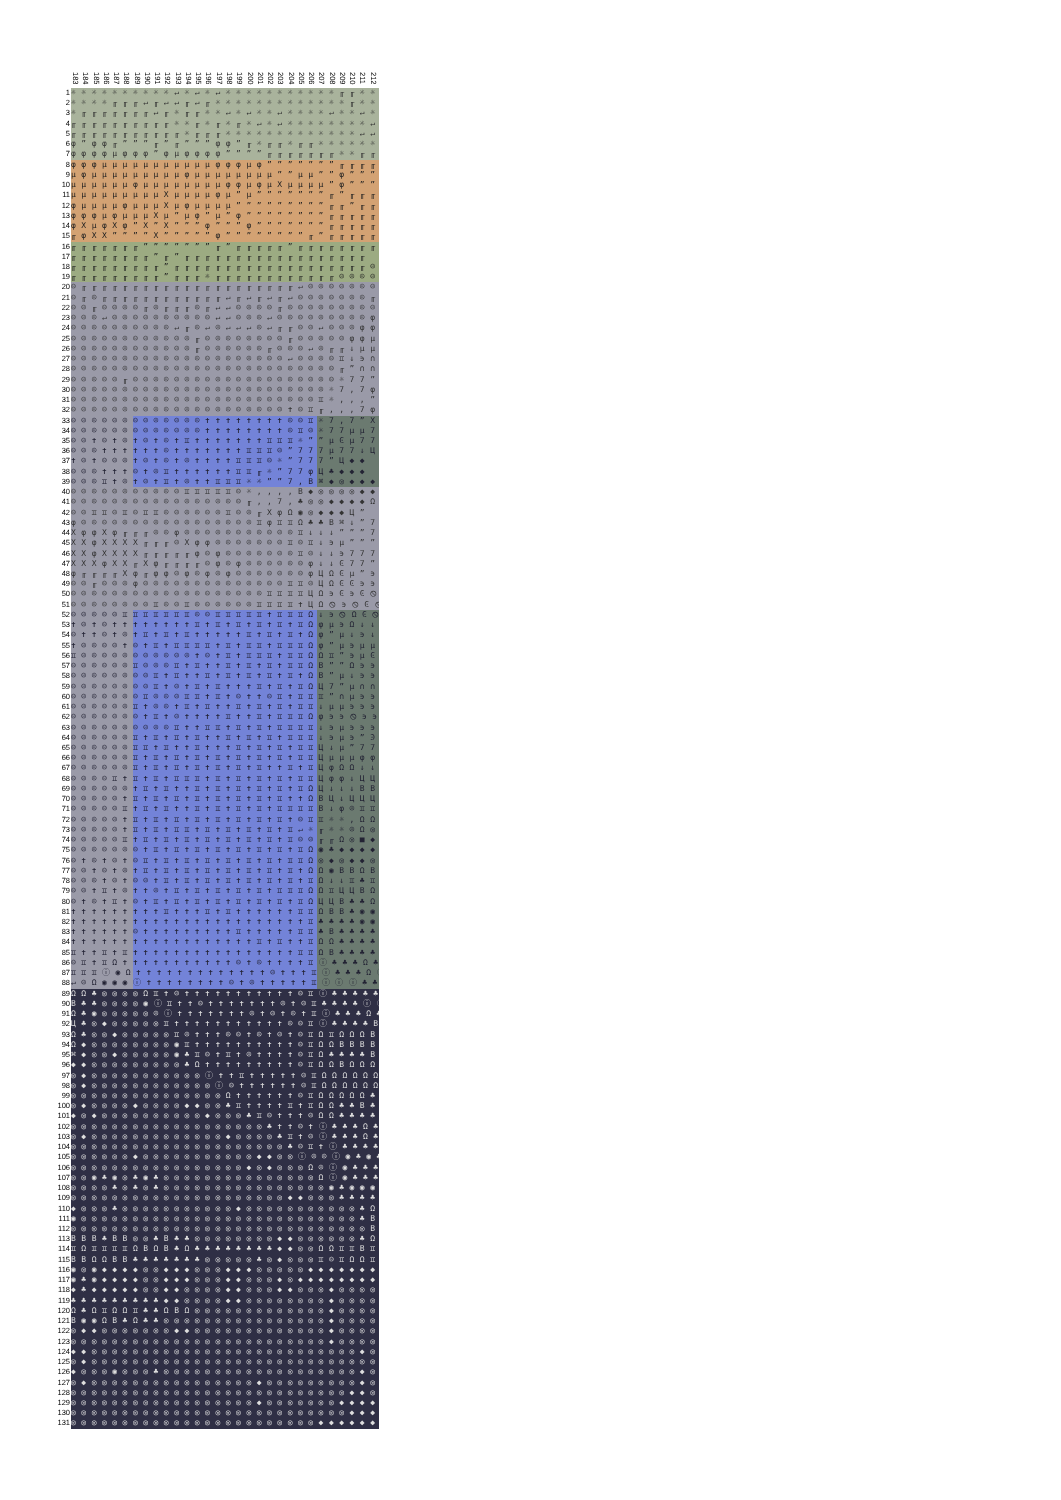| | 183 | 184 | 185 | 186 | 187 | 188 | 189 | 190 | 191 | 192 | 193 | 194 | 195 | 196 | 197 | 198 | 199 | 200 | 201 | 202 | 203 | 204 | 205 | 206 | 207 | 208 | 209 | 210 | 211 | 212 |
| 1 | ☼☼☼☼☼☼☼☼☼☼↵☼↵☼↵☼☼☼☼☼☼☼☼☼☼☼╓╓☼☼ |
| 2 | ☼☼☼☼╓╓╓↵╓↵↵╓↵╓☼☼☼☼☼☼☼☼☼☼☼☼☼╓☼☼ |
| 3 | ☼╓╓╓╓╓╓╓↵╓☼╓╓☼☼↵☼↵☼☼↵☼☼☼☼↵☼☼↵☼ |
| 4 | ╓╓╓╓╓╓╓╓╓╓☼☼╓☼╓☼╓☼↵☼↵☼☼☼☼☼☼☼☼↵ |
| 5 | ╓╓╓╓╓╓╓╓╓╓╓☼╓╓╓☼☼☼☼☼☼☼☼☼☼☼☼☼↵↵ |
| 6 | φ”φφ╓”””╓”╓”””φφ”╓☼╓╓☼╓╓☼☼☼☼☼☼ |
| 7 | φφφφμφφφ”φμφφφφ””””╓╓╓╓╓╓╓☼☼╓╓ |
| 8 | φφφμμμμμμμμμμμφφφμφ”””””””╓╓╓╓ |
| 9 | μφμμμμμμμμμφμμμμμμμμ””μμ””φ””” |
| 10 | μμμμμμφμμμμμμμμφφμφμXμμμμ”φ””” |
| 11 | μμμμμμμμμXμμμμφμ”μ”””””””╓”╓╓╓ |
| 12 | φμμμμφμμμXμφμμμμ”””””””””╓╓”╓╓ |
| 13 | φφφμφμμμXμ”μφ”μ”φ””””””””╓╓╓╓╓ |
| 14 | φXμφXφ”X”X”””φ”””φ”””””””╓╓╓╓╓ |
| 15 | ╓φXX””””X”””””φ””””””””╓”╓╓╓╓╓ |
| 16 | ╓╓╓╓╓╓╓”””””””╓”╓╓╓╓╓”╓╓╓╓╓╓╓╓ |
| 17 | ╓╓╓╓╓╓╓╓”╓”╓╓╓╓╓╓╓╓╓╓╓╓╓╓╓╓╓╓ |
| 18 | ╓╓╓╓╓╓╓╓╓”╓╓╓╓╓╓╓╓╓╓╓╓╓╓╓╓╓╓╓☺ |
| 19 | ╓╓╓╓╓╓╓╓╓”╓╓╓☼╓╓╓╓╓╓╓╓╓╓╓╓☺☺☺☺ |
| 20 | ☺╓╓╓╓╓╓╓╓╓╓╓╓╓╓╓╓╓╓╓╓╓↵☺☺☺☺☺☺☺ |
| 21 | ☺╓☺╓╓╓╓╓╓╓╓╓╓╓╓↵╓↵╓↵╓↵☺☺☺☺☺☺☺╓ |
| 22 | ☺☺╓☺☺☺☺╓☺╓╓╓☺╓↵↵☺☺☺☺╓☺☺☺☺☺☺☺☺☺ |
| 23 | ☺☺☺↵☺☺☺☺☺☺☺☺☺☺↵↵☺☺☺↵☺☺☺☺☺☺☺☺☺φ |
| 24 | ☺☺☺☺☺☺☺☺☺☺↵╓☺↵☺↵↵↵☺↵╓╓☺☺↵☺☺☺φφ |
| 25 | ☺☺☺☺☺☺☺☺☺☺☺☺╓☺☺☺☺☺☺☺☺╓☺☺☺☺☺φφμ |
| 26 | ☺☺☺☺☺☺☺☺☺☺☺☺╓☺☺☺☺☺☺╓☺☺☺↵☺╓╓↓μμ |
| 27 | ☺☺☺☺☺☺☺☺☺☺☺☺☺☺☺☺☺☺☺☺☺↵☺☺☺☺♊↓϶∩ |
| 28 | ☺☺☺☺☺☺☺☺☺☺☺☺☺☺☺☺☺☺☺☺☺☺☺☺☺☺╓”∩∩ |
| 29 | ☺☺☺☺☺╓☺☺☺☺☺☺☺☺☺☺☺☺☺☺☺☺☺☺☺☺☼77” |
| 30 | ☺☺☺☺☺☺☺☺☺☺☺☺☺☺☺☺☺☺☺☺☺☺☺☺☺☼7,7φ |
| 31 | ☺☺☺☺☺☺☺☺☺☺☺☺☺☺☺☺☺☺☺☺☺☺☺☺♊☼,,,”φ |
| 32 | ☺☺☺☺☺☺☺☺☺☺☺☺☺☺☺☺☺☺☺☺☺✝☺♊╓,,,7φ” |
| 33 | ☺☺☺☺☺☺☺☺☺☺☺☺☺✝✝✝✝✝✝✝✝☺☺♊☼7,7”X” |
| 34 | ☺☺☺☺☺☺☺☺☺☺☺☺☺✝✝✝✝✝✝✝✝☺♊☺☼77μμ77 |
| 35 | ☺☺✝☺✝☺✝☺✝☺✝♊✝✝✝✝✝✝✝♊♊♊☼””μϾμ77 |
| 36 | ☺☺☺✝✝✝✝✝✝☺✝✝✝✝✝✝✝♊♊♊☺”777μ77↓Ц |
| 37 | ✝☺✝☺☺☺✝☺✝☺✝☺✝✝✝✝♊♊♊☺☼”777”Ц◆◆ |
| 38 | ☺☺☺✝✝✝☺✝☺♊✝✝✝✝✝✝♊♊╓☼”77φЦ♣◆◆◆ |
| 39 | ☺☺☺♊✝☺✝☺✝♊✝☺✝✝♊♊♊☼☼””7,В⌘◆◎◆◆◆ |
| 40 | ☺☺☺☺☺☺☺☺☺☺☺♊♊♊♊♊☺☼,,,,В◆◎◎◎◎◆◆ |
| 41 | ☺☺☺☺☺☺☺☺☺☺☺☺☺☺☺☺☺╓,,7,♣◎◎◆◆◆◆Ω |
| 42 | ☺☺♊♊☺♊☺♊♊☺☺☺☺☺☺♊☺☺╓XφΩ◉◎◆◆◆Ц” |
| 43 | φ☺☺☺☺☺☺☺☺☺☺☺☺☺☺☺☺☺♊φ♊♊Ω♣♣В⌘↓”7 |
| 44 | XφφXφ╓╓╓☺☺φ☺☺☺☺☺☺☺☺☺☺☺♊↓↓↓”””7 |
| 45 | XXφXXXX╓╓╓☺Xφφ☺☺☺☺☺☺☺♊☺♊↓϶μ””” |
| 46 | XXφXXXX╓╓╓╓╓φ☺φ☺☺☺☺☺☺☺♊☺↓↓϶777 |
| 47 | XXXφXX╓Xφ╓╓╓╓☺φ☺φ☺☺☺☺☺☺φ↓↓Ͼ77” |
| 48 | φ╓╓╓╓Xφ╓φφ☺φ☺φ☺φ☺☺☺☺☺☺☺φЦΩϾμ”϶ |
| 49 | ☺☺╓☺☺☺φ☺☺☺☺☺☺☺☺☺☺☺☺☺☺♊♊☺ЦΩϾϾ϶϶ |
| 50 | ☺☺☺☺☺☺☺☺☺☺☺☺☺☺☺☺☺☺☺♊♊♊♊ЦΩ϶Ͼ϶Ͼ⦸ |
| 51 | ☺☺☺☺☺☺☺☺♊☺☺♊☺☺☺☺☺☺♊♊♊♊✝ЦΩ⦸϶⦸Ͼ⦸ |
| 52 | ☺☺☺☺☺♊♊♊♊♊♊♊☺☺♊♊♊♊♊✝♊♊♊Ω↓϶⦸ΩϾ⦸ |
| 53 | ✝☺✝☺✝✝✝✝✝✝✝✝♊✝♊✝♊✝♊✝♊✝♊Ωφμ϶Ω↓↓ |
| 54 | ☺✝✝☺✝☺✝♊✝♊✝♊✝✝✝✝✝♊✝♊✝♊✝Ωφ”μ↓϶↓ |
| 55 | ✝☺☺☺☺✝☺✝♊✝♊♊♊♊✝♊✝♊♊✝♊♊♊Ωφ”μ϶μμ |
| 56 | ♊☺☺☺☺☺☺☺☺☺☺☺✝☺✝♊✝♊♊♊✝♊♊ΩΩ♊”϶μϾ |
| 57 | ☺☺☺☺☺☺♊☺☺☺♊✝♊✝✝♊✝♊✝♊✝♊♊ΩВ””Ω϶϶ |
| 58 | ☺☺☺☺☺☺☺☺♊✝♊✝✝♊✝♊✝♊✝♊✝♊✝ΩВ”μ↓϶϶ |
| 59 | ☺☺☺☺☺☺☺☺♊✝☺✝♊✝♊✝✝✝♊✝♊✝♊ΩЦ7”μ∩∩ |
| 60 | ☺☺☺☺☺☺☺♊☺☺☺♊♊✝♊✝☺✝✝☺♊✝♊♊♊”∩μ϶϶ |
| 61 | ☺☺☺☺☺☺♊✝☺☺✝♊✝♊✝✝♊✝♊✝♊✝♊♊↓μμ϶϶϶ |
| 62 | ☺☺☺☺☺☺☺✝♊✝☺✝✝✝✝♊✝✝♊✝♊♊♊Ωφ϶϶⦸϶϶ |
| 63 | ☺☺☺☺☺☺☺☺☺☺♊✝✝♊♊✝♊✝♊✝♊♊♊♊↓϶μ϶϶϶ |
| 64 | ☺☺☺☺☺☺♊✝♊✝♊✝♊✝✝♊✝♊✝♊✝♊♊♊↓϶μ϶”ϿΩ |
| 65 | ☺☺☺☺☺☺♊♊✝♊✝✝♊✝✝✝♊✝♊✝♊✝♊♊Ц↓μ”77 |
| 66 | ☺☺☺☺☺☺♊✝♊✝♊✝♊✝♊✝♊✝♊✝♊✝♊♊Цμμμφφ |
| 67 | ☺☺☺☺☺☺♊✝♊✝♊✝♊✝♊✝♊✝♊✝✝♊✝♊ЦφΩΩ↓↓ |
| 68 | ☺☺☺☺♊✝♊✝♊✝♊♊♊✝♊✝♊✝♊✝♊✝♊♊Цφφ↓ЦЦ |
| 69 | ☺☺☺☺☺☺✝♊✝♊✝✝♊✝♊✝♊✝♊✝♊✝♊ΩЦ↓↓↓ВВ |
| 70 | ☺☺☺☺☺✝♊✝♊✝♊✝♊✝♊✝♊✝♊✝♊✝✝ΩВЦ↓ЦЦЦ |
| 71 | ☺☺☺☺☺♊✝♊✝♊✝✝♊✝♊✝♊✝♊✝♊♊♊♊В↓φ☺♊♊ |
| 72 | ☺☺☺☺☺✝♊✝♊✝♊✝♊✝♊✝♊✝♊✝♊✝☺♊♊☼☼,ΩΩ |
| 73 | ☺☺☺☺☺✝♊✝♊✝♊♊✝♊✝♊✝♊✝♊✝♊↵☼╓☼☼☺Ω◎ |
| 74 | ☺☺☺☺☺♊✝♊✝♊✝♊✝♊✝♊✝♊✝♊✝♊☺☺╓╓Ω◎■◆ |
| 75 | ☺☺☺☺☺☺☺✝♊✝♊✝♊✝♊✝♊✝♊✝♊✝♊Ω◉♣◆◆◆◆ |
| 76 | ☺✝☺✝☺✝☺♊✝♊✝♊✝♊✝♊✝♊✝♊✝♊♊Ω◎◆◎◆◆◎ |
| 77 | ☺☺✝☺✝☺✝♊✝♊✝♊✝♊✝♊✝♊✝♊✝♊✝ΩΩ◉ВВΩВ |
| 78 | ☺☺☺✝☺✝☺☺✝♊✝♊✝♊✝♊✝♊✝♊✝♊✝♊Ω↓↓♊♣♊ |
| 79 | ☺☺✝♊✝☺✝✝☺✝♊✝♊✝♊✝♊✝♊✝♊♊♊ΩΩ♊ЦЦВΩ |
| 80 | ☺✝☺✝♊✝☺✝♊✝♊✝♊✝♊✝♊✝♊✝♊✝♊ΩЦЦВ♣♣Ω |
| 81 | ✝✝✝✝✝✝✝✝✝♊✝✝✝♊✝♊✝✝✝✝✝✝♊♊ΩВВ♣◉◉ |
| 82 | ✝✝✝✝✝✝✝✝✝✝✝✝✝✝✝✝✝✝✝✝✝✝✝♊♣♣♣♣◉◉ |
| 83 | ✝✝✝✝✝✝☺✝✝✝✝✝✝✝✝✝♊✝✝✝✝✝♊♊♣В♣♣♣♣ |
| 84 | ✝✝✝✝✝✝✝✝✝✝✝✝✝✝✝✝✝✝♊✝♊✝✝♊ΩΩ♣♣♣♣ |
| 85 | ♊✝✝♊✝♊✝✝✝✝✝✝✝✝✝✝✝✝✝✝✝✝♊♊ΩВ♣♣♣♣ |
| 86 | ☺♊✝♊Ω✝✝✝✝✝✝✝✝✝✝✝☺✝☺✝✝✝✝♊ⓘ♣♣♣Ω♣ |
| 87 | ♊♊♊ⓘ◉Ω✝✝✝✝✝✝✝✝✝✝✝✝✝☺✝✝✝♊ⓘ♣♣♣Ωⓘ |
| 88 | ↵☺Ω◉◉◉ⓘ✝✝✝✝✝✝✝✝☺✝☺✝✝✝✝✝♊ⓘⓘⓘ♣♣♣ |
| 89 | ΩΩ♣◎◎◎◎Ω♊✝☺✝✝✝✝✝✝✝✝✝✝✝☺♊ⓘ♣♣♣♣♣ |
| 90 | В♣♣◎◎◎◎◉ⓘ♊✝✝☺✝✝✝✝✝✝✝☺✝☺♊♣♣♣♣ⓘⓘ |
| 91 | Ω♣◉◎◎◎◎◎☺ⓘ✝✝✝✝✝✝✝☺✝☺✝☺✝♊ⓘ♣♣♣Ω♣ |
| 92 | Ц♣◎◆◎◎◎◎◎♊✝✝✝✝✝✝✝✝✝✝✝☺☺♊ⓘ♣♣♣♣В |
| 93 | Ω♣◎◎◆◎◎◎◎◎♊☺✝✝✝☺☺✝☺✝☺✝☺♊Ω♊ΩΩΩВ |
| 94 | Ω◆◎◎◎◎◎◎◎◎◉♊✝✝✝✝✝✝✝✝✝✝☺♊ΩΩВВВВ |
| 95 | ⌘◆◎◎◆◎◎◎◎◎◉♣♊☺✝♊✝☺✝✝✝✝☺♊Ω♣♣♣♣В |
| 96 | ◆◆◎◎◎◎◎◎◎◎◎♣Ω✝✝✝✝✝✝✝✝✝☺♊ΩΩВΩΩΩ |
| 97 | ◎◆◎◎◎◎◎◎◎◎◎◎◎ⓘ✝✝♊✝✝✝✝✝☺♊ΩΩΩΩΩΩ |
| 98 | ◎◆◎◎◎◎◎◎◎◎◎◎◎◎ⓘ☺✝✝✝✝✝✝☺♊ΩΩΩΩΩΩ |
| 99 | ◎◎◎◎◎◎◎◎◎◎◎◎◎◎◎Ω✝✝✝✝✝✝☺♊ΩΩΩΩΩ♣ |
| 100 | ◎◆◎◎◎◎◆◎◎◎◎◆◆◎◎♣♊✝✝✝✝♊✝♊ΩΩ♣♣В♣ |
| 101 | ◆◎◆◎◎◎◎◎◎◎◎◎◎◆◎◎◎♣♊☺✝✝✝☺ΩΩ♣♣♣♣ |
| 102 | ◎◎◎◎◎◎◎◎◎◎◎◎◎◎◎◎◎◎◎♣✝✝☺✝ⓘ♣♣♣Ω♣ |
| 103 | ◎◆◎◎◎◎◎◎◎◎◎◎◎◎◎◆◎◎◎◎♣♊✝☺ⓘ♣♣♣Ω♣ |
| 104 | ◎◎◎◎◎◎◎◎◎◎◎◎◎◎◎◎◎◎◎◎◎♣☺♊✝ⓘ♣♣♣♣ |
| 105 | ◎◎◎◎◎◎◆◎◎◎◎◎◎◎◎◎◎◎◆◆◎◎ⓘ☺☺ⓘ◉♣◉♣ |
| 106 | ◎◎◎◎◎◎◎◎◎◎◎◎◎◎◎◎◎◆◎◆◎◎◎Ω☺ⓘ◉♣♣♣ |
| 107 | ◎◎◉♣◉◎♣◉♣◎◎◎◎◎◎◎◎◎◎◎◎◎◎◎Ωⓘ◉♣♣♣ |
| 108 | ◎◎◎◎♣◎♣◎♣◎◎◎◎◎◎◎◎◎◎◎◎◎◎◎◎◉♣◉◉◉ |
| 109 | ◎◎◎◎◎◎◎◎◎◎◎◎◎◎◎◎◎◎◎◎◎◆◆◎◎◎♣♣♣♣ |
| 110 | ◆◎◎◎♣◎◎◎◎◎◎◎◎◎◎◎◆◎◎◎◎◎◎◎◎◎◎◎♣Ω |
| 111 | ◉◎◎◎◎◎◎◎◎◎◎◎◎◎◎◎◎◎◎◎◎◎◎◎◎◎◎◎♣В |
| 112 | ◎◎◎◎◎◎◎◎◎◎◎◎◎◎◎◎◎◎◎◎◎◎◎◎◎◎◎◎◎В |
| 113 | ВВВ♣ВВ◎◎♣В♣♣◎◎◎◎◎◎◎◎◆◆◎◎◎◎◎◎♣Ω |
| 114 | ♊Ω♊♊♊♊ΩВΩВ♣Ω♣♣♣♣♣♣♣♣◆◆◎◎ΩΩ♊♊В♊ |
| 115 | ВВΩΩВВ♣♣♣♣♣♣♣◎◎◎◎◎♣◎◆◎◎◎♊☺♊ΩΩ♊ |
| 116 | ◉◎◉◆◆◆◆◎◎◆◆◆◎◎◎◆◆◆◎◎◎◎◎◆◆◆◆◆◆◆ |
| 117 | ◉♣◉◆◆◆◆◎◎◆◆◆◎◎◎◆◆◎◎◎◆◎◆◆◆◆◆◆◆◆ |
| 118 | ◆♣◆◆◆◆◆◎◎◆◆◎◎◎◎◆◆◎◎◎◆◆◎◎◎◆◎◎◎◎ |
| 119 | ♣♣♣♣♣♣♣♣♣◆◆◎◎◎◎◆◆◎◎◎◎◎◎◎◎◆◎◎◎◎ |
| 120 | Ω♣Ω♊ΩΩ♊♣♣ΩВΩ◎◎◎◎◎◎◎◎◎◎◎◎◎◆◎◎◎◎ |
| 121 | В◉◉ΩВ♣Ω♣♣◎◎◎◎◎◎◎◎◎◎◎◎◎◎◎◎◆◎◎◎◎ |
| 122 | ◎◆◆◎◎◎◎◎◎◎◆◆◎◎◎◎◎◎◎◎◎◎◎◎◎◆◎◎◎◎ |
| 123 | ◎◎◎◎◎◎◎◎◎◎◎◎◎◎◎◎◎◎◎◎◎◎◎◎◎◆◎◎◎◎ |
| 124 | ◆◆◎◎◎◎◎◎◎◎◎◎◎◎◎◎◎◎◎◎◎◎◎◎◎◎◎◎◆◎ |
| 125 | ◎◆◎◎◎◎◎◎◎◎◎◎◎◎◎◎◎◎◎◎◎◎◎◎◎◎◎◎◎◎ |
| 126 | ◆◎◎◎◉◎◎◎♣◎◎◎◎◎◎◎◎◎◎◎◎◎◎◎◎◎◎◎◆◎ |
| 127 | ◎◆◎◎◎◎◎◎◎◎◎◎◎◎◎◎◎◎◆◎◎◎◎◎◎◎◎◎◆◎ |
| 128 | ◎◎◎◎◎◎◎◎◎◎◎◎◎◎◎◎◎◎◎◎◎◎◎◎◎◎◎◆◆◎ |
| 129 | ◎◎◎◎◎◎◎◎◎◎◎◎◎◎◎◎◎◎◆◎◎◎◎◎◎◎◆◆◆◆ |
| 130 | ◎◎◎◎◎◎◎◎◎◎◎◎◎◎◎◎◎◎◎◎◎◎◎◎◎◎◎◆◆◆ |
| 131 | ◎◎◎◎◎◎◎◎◎◎◎◎◎◎◎◎◎◎◎◎◎◎◎◎◆◆◆◆◆◆ |